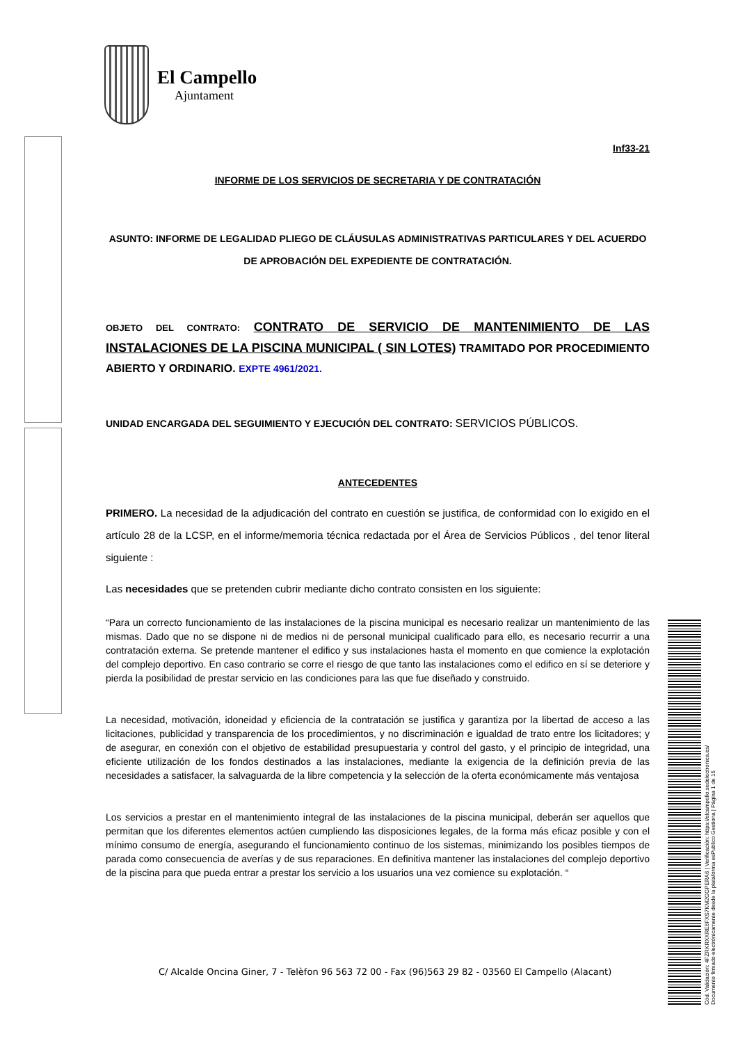El Campello
Ajuntament
Inf33-21
INFORME DE LOS SERVICIOS DE SECRETARIA Y DE CONTRATACIÓN
ASUNTO: INFORME DE LEGALIDAD PLIEGO DE CLÁUSULAS ADMINISTRATIVAS PARTICULARES Y DEL ACUERDO DE APROBACIÓN DEL EXPEDIENTE DE CONTRATACIÓN.
OBJETO DEL CONTRATO: CONTRATO DE SERVICIO DE MANTENIMIENTO DE LAS INSTALACIONES DE LA PISCINA MUNICIPAL ( SIN LOTES) TRAMITADO POR PROCEDIMIENTO ABIERTO Y ORDINARIO. EXPTE 4961/2021.
UNIDAD ENCARGADA DEL SEGUIMIENTO Y EJECUCIÓN DEL CONTRATO: SERVICIOS PÚBLICOS.
ANTECEDENTES
PRIMERO. La necesidad de la adjudicación del contrato en cuestión se justifica, de conformidad con lo exigido en el artículo 28 de la LCSP, en el informe/memoria técnica redactada por el Área de Servicios Públicos , del tenor literal siguiente :
Las necesidades que se pretenden cubrir mediante dicho contrato consisten en los siguiente:
“Para un correcto funcionamiento de las instalaciones de la piscina municipal es necesario realizar un mantenimiento de las mismas. Dado que no se dispone ni de medios ni de personal municipal cualificado para ello, es necesario recurrir a una contratación externa. Se pretende mantener el edifico y sus instalaciones hasta el momento en que comience la explotación del complejo deportivo. En caso contrario se corre el riesgo de que tanto las instalaciones como el edifico en sí se deteriore y pierda la posibilidad de prestar servicio en las condiciones para las que fue diseñado y construido.
La necesidad, motivación, idoneidad y eficiencia de la contratación se justifica y garantiza por la libertad de acceso a las licitaciones, publicidad y transparencia de los procedimientos, y no discriminación e igualdad de trato entre los licitadores; y de asegurar, en conexión con el objetivo de estabilidad presupuestaria y control del gasto, y el principio de integridad, una eficiente utilización de los fondos destinados a las instalaciones, mediante la exigencia de la definición previa de las necesidades a satisfacer, la salvaguarda de la libre competencia y la selección de la oferta económicamente más ventajosa
Los servicios a prestar en el mantenimiento integral de las instalaciones de la piscina municipal, deberán ser aquellos que permitan que los diferentes elementos actúen cumpliendo las disposiciones legales, de la forma más eficaz posible y con el mínimo consumo de energía, asegurando el funcionamiento continuo de los sistemas, minimizando los posibles tiempos de parada como consecuencia de averías y de sus reparaciones. En definitiva mantener las instalaciones del complejo deportivo de la piscina para que pueda entrar a prestar los servicio a los usuarios una vez comience su explotación. “
C/ Alcalde Oncina Giner, 7 - Telèfon 96 563 72 00 - Fax (96)563 29 82 - 03560 El Campello (Alacant)
Cód. Validación: 4FZRKRXXRE6FXS7KM2GGPERA6 | Verificación: https://elcampello.sedelectronica.es/
Documento firmado electrónicamente desde la plataforma esPublico Gestiona | Página 1 de 15